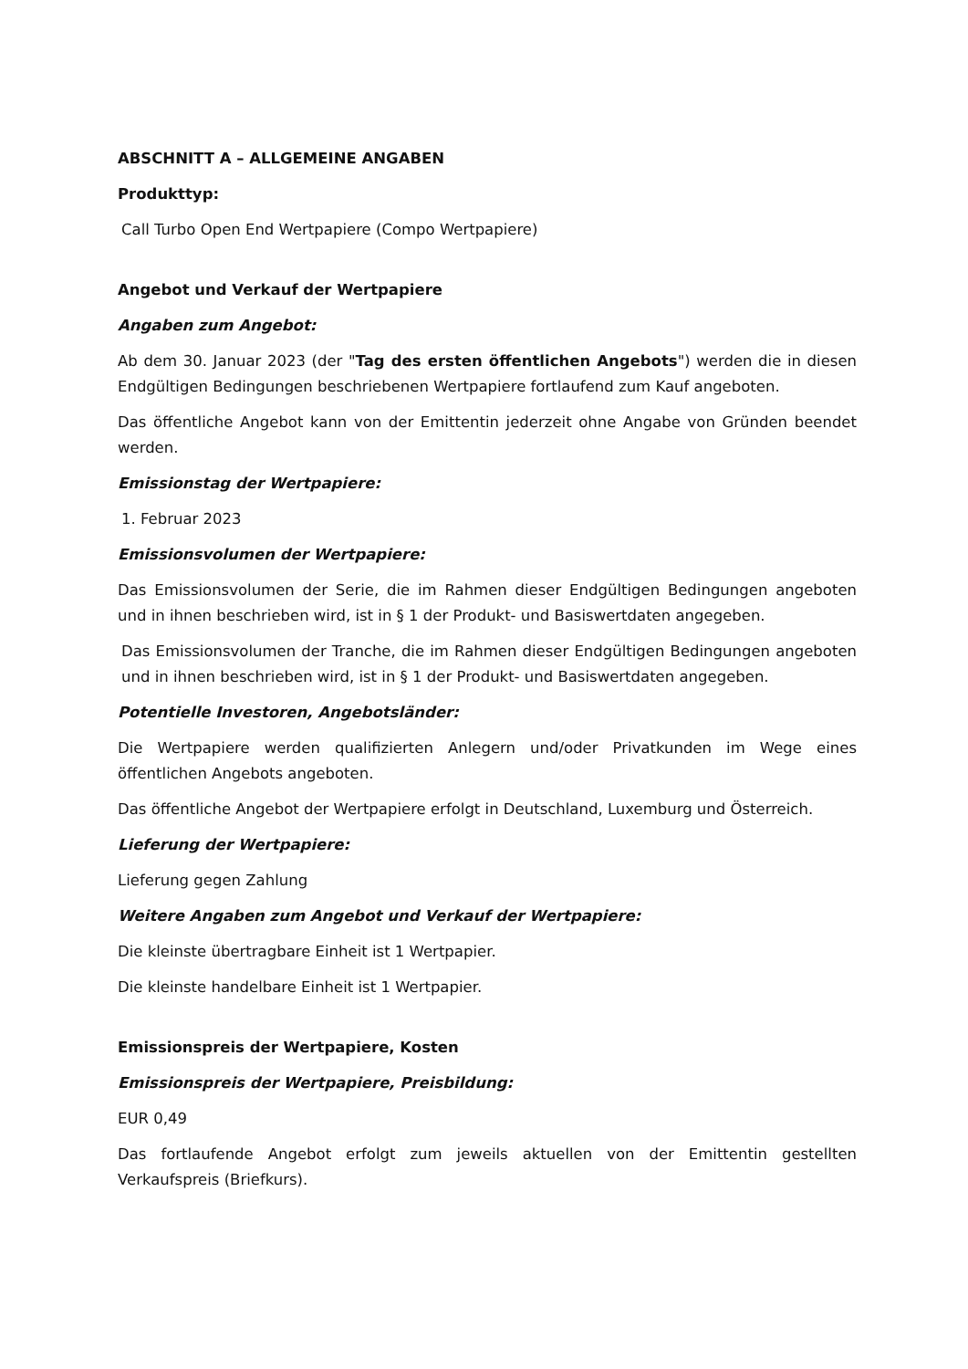ABSCHNITT A – ALLGEMEINE ANGABEN
Produkttyp:
Call Turbo Open End Wertpapiere (Compo Wertpapiere)
Angebot und Verkauf der Wertpapiere
Angaben zum Angebot:
Ab dem 30. Januar 2023 (der "Tag des ersten öffentlichen Angebots") werden die in diesen Endgültigen Bedingungen beschriebenen Wertpapiere fortlaufend zum Kauf angeboten.
Das öffentliche Angebot kann von der Emittentin jederzeit ohne Angabe von Gründen beendet werden.
Emissionstag der Wertpapiere:
1. Februar 2023
Emissionsvolumen der Wertpapiere:
Das Emissionsvolumen der Serie, die im Rahmen dieser Endgültigen Bedingungen angeboten und in ihnen beschrieben wird, ist in § 1 der Produkt- und Basiswertdaten angegeben.
Das Emissionsvolumen der Tranche, die im Rahmen dieser Endgültigen Bedingungen angeboten und in ihnen beschrieben wird, ist in § 1 der Produkt- und Basiswertdaten angegeben.
Potentielle Investoren, Angebotsländer:
Die Wertpapiere werden qualifizierten Anlegern und/oder Privatkunden im Wege eines öffentlichen Angebots angeboten.
Das öffentliche Angebot der Wertpapiere erfolgt in Deutschland, Luxemburg und Österreich.
Lieferung der Wertpapiere:
Lieferung gegen Zahlung
Weitere Angaben zum Angebot und Verkauf der Wertpapiere:
Die kleinste übertragbare Einheit ist 1 Wertpapier.
Die kleinste handelbare Einheit ist 1 Wertpapier.
Emissionspreis der Wertpapiere, Kosten
Emissionspreis der Wertpapiere, Preisbildung:
EUR 0,49
Das fortlaufende Angebot erfolgt zum jeweils aktuellen von der Emittentin gestellten Verkaufspreis (Briefkurs).